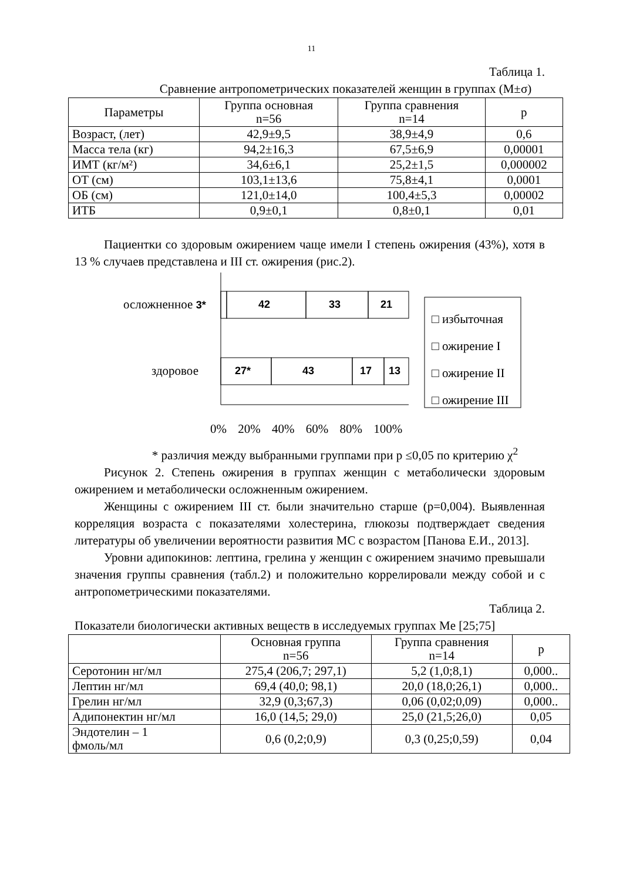11
Таблица 1.
Сравнение антропометрических показателей женщин в группах (M±σ)
| Параметры | Группа основная n=56 | Группа сравнения n=14 | p |
| --- | --- | --- | --- |
| Возраст, (лет) | 42,9±9,5 | 38,9±4,9 | 0,6 |
| Масса тела (кг) | 94,2±16,3 | 67,5±6,9 | 0,00001 |
| ИМТ (кг/м²) | 34,6±6,1 | 25,2±1,5 | 0,000002 |
| ОТ (см) | 103,1±13,6 | 75,8±4,1 | 0,0001 |
| ОБ (см) | 121,0±14,0 | 100,4±5,3 | 0,00002 |
| ИТБ | 0,9±0,1 | 0,8±0,1 | 0,01 |
Пациентки со здоровым ожирением чаще имели I степень ожирения (43%), хотя в 13 % случаев представлена и III ст. ожирения (рис.2).
осложненное 3* 42 33 21
здоровое 27* 43 17 13
□ избыточная
□ ожирение I
□ ожирение II
□ ожирение III
0% 20% 40% 60% 80% 100%
* различия между выбранными группами при p ≤0,05 по критерию χ<sup>2</sup>
Рисунок 2. Степень ожирения в группах женщин с метаболически здоровым ожирением и метаболически осложненным ожирением.
Женщины с ожирением III ст. были значительно старше (p=0,004). Выявленная корреляция возраста с показателями холестерина, глюкозы подтверждает сведения литературы об увеличении вероятности развития МС с возрастом [Панова Е.И., 2013].
Уровни адипокинов: лептина, грелина у женщин с ожирением значимо превышали значения группы сравнения (табл.2) и положительно коррелировали между собой и с антропометрическими показателями.
Таблица 2.
Показатели биологически активных веществ в исследуемых группах Me [25;75]
| | Основная группа n=56 | Группа сравнения n=14 | p |
| --- | --- | --- | --- |
| Серотонин нг/мл | 275,4 (206,7; 297,1) | 5,2 (1,0;8,1) | 0,000.. |
| Лептин нг/мл | 69,4 (40,0; 98,1) | 20,0 (18,0;26,1) | 0,000.. |
| Грелин нг/мл | 32,9 (0,3;67,3) | 0,06 (0,02;0,09) | 0,000.. |
| Адипонектин нг/мл | 16,0 (14,5; 29,0) | 25,0 (21,5;26,0) | 0,05 |
| Эндотелин – 1 фмоль/мл | 0,6 (0,2;0,9) | 0,3 (0,25;0,59) | 0,04 |